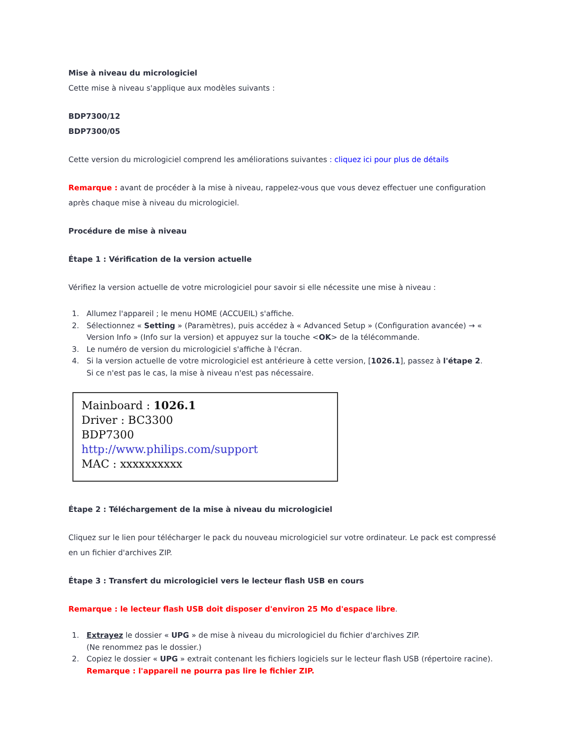Mise à niveau du micrologiciel
Cette mise à niveau s'applique aux modèles suivants :
BDP7300/12
BDP7300/05
Cette version du micrologiciel comprend les améliorations suivantes : cliquez ici pour plus de détails
Remarque : avant de procéder à la mise à niveau, rappelez-vous que vous devez effectuer une configuration après chaque mise à niveau du micrologiciel.
Procédure de mise à niveau
Étape 1 : Vérification de la version actuelle
Vérifiez la version actuelle de votre micrologiciel pour savoir si elle nécessite une mise à niveau :
1. Allumez l'appareil ; le menu HOME (ACCUEIL) s'affiche.
2. Sélectionnez « Setting » (Paramètres), puis accédez à « Advanced Setup » (Configuration avancée) → « Version Info » (Info sur la version) et appuyez sur la touche <OK> de la télécommande.
3. Le numéro de version du micrologiciel s'affiche à l'écran.
4. Si la version actuelle de votre micrologiciel est antérieure à cette version, [1026.1], passez à l'étape 2.
Si ce n'est pas le cas, la mise à niveau n'est pas nécessaire.
Mainboard : 1026.1
Driver : BC3300
BDP7300
http://www.philips.com/support
MAC : xxxxxxxxxx
Étape 2 : Téléchargement de la mise à niveau du micrologiciel
Cliquez sur le lien pour télécharger le pack du nouveau micrologiciel sur votre ordinateur. Le pack est compressé en un fichier d'archives ZIP.
Étape 3 : Transfert du micrologiciel vers le lecteur flash USB en cours
Remarque : le lecteur flash USB doit disposer d'environ 25 Mo d'espace libre.
1. Extrayez le dossier « UPG » de mise à niveau du micrologiciel du fichier d'archives ZIP.
(Ne renommez pas le dossier.)
2. Copiez le dossier « UPG » extrait contenant les fichiers logiciels sur le lecteur flash USB (répertoire racine).
Remarque : l'appareil ne pourra pas lire le fichier ZIP.